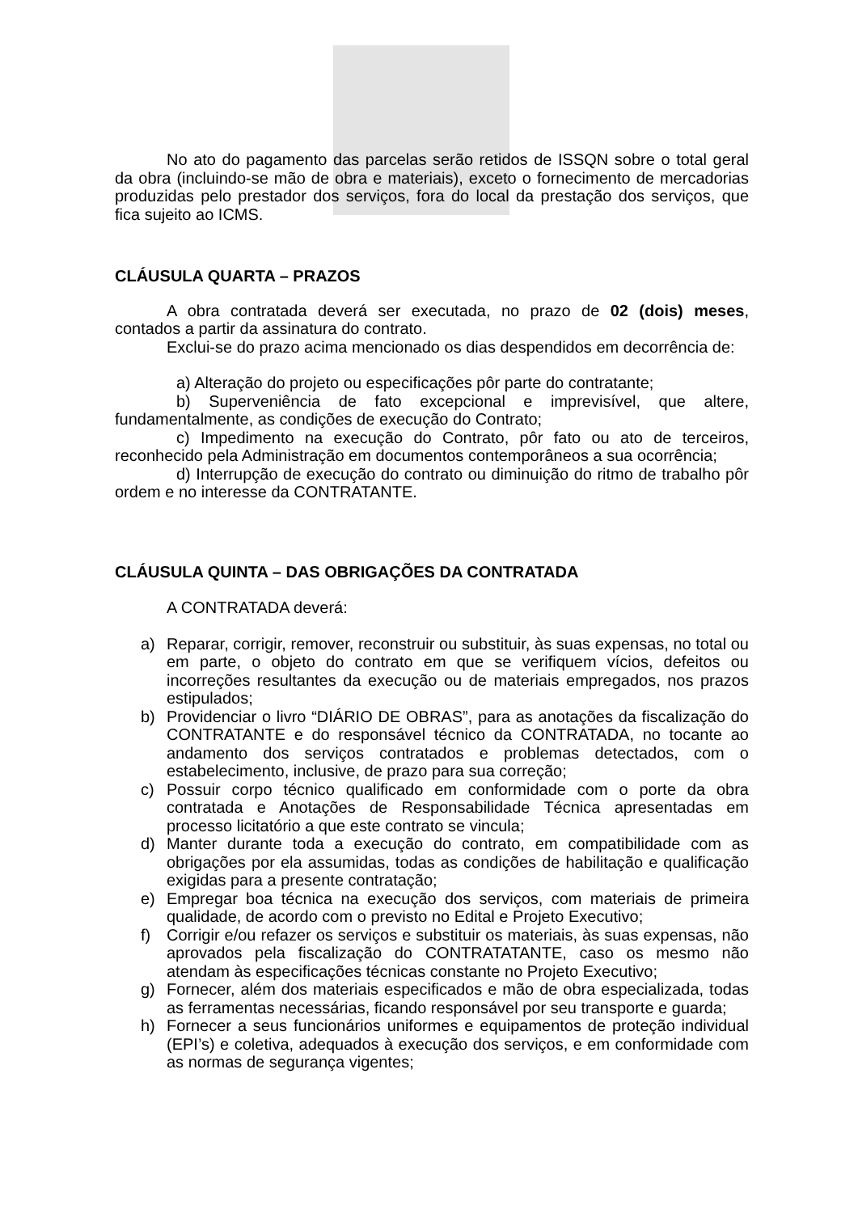No ato do pagamento das parcelas serão retidos de ISSQN sobre o total geral da obra (incluindo-se mão de obra e materiais), exceto o fornecimento de mercadorias produzidas pelo prestador dos serviços, fora do local da prestação dos serviços, que fica sujeito ao ICMS.
CLÁUSULA QUARTA – PRAZOS
A obra contratada deverá ser executada, no prazo de 02 (dois) meses, contados a partir da assinatura do contrato.
Exclui-se do prazo acima mencionado os dias despendidos em decorrência de:
a) Alteração do projeto ou especificações pôr parte do contratante;
b) Superveniência de fato excepcional e imprevisível, que altere, fundamentalmente, as condições de execução do Contrato;
c) Impedimento na execução do Contrato, pôr fato ou ato de terceiros, reconhecido pela Administração em documentos contemporâneos a sua ocorrência;
d) Interrupção de execução do contrato ou diminuição do ritmo de trabalho pôr ordem e no interesse da CONTRATANTE.
CLÁUSULA QUINTA – DAS OBRIGAÇÕES DA CONTRATADA
A CONTRATADA deverá:
a) Reparar, corrigir, remover, reconstruir ou substituir, às suas expensas, no total ou em parte, o objeto do contrato em que se verifiquem vícios, defeitos ou incorreções resultantes da execução ou de materiais empregados, nos prazos estipulados;
b) Providenciar o livro “DIÁRIO DE OBRAS”, para as anotações da fiscalização do CONTRATANTE e do responsável técnico da CONTRATADA, no tocante ao andamento dos serviços contratados e problemas detectados, com o estabelecimento, inclusive, de prazo para sua correção;
c) Possuir corpo técnico qualificado em conformidade com o porte da obra contratada e Anotações de Responsabilidade Técnica apresentadas em processo licitatório a que este contrato se vincula;
d) Manter durante toda a execução do contrato, em compatibilidade com as obrigações por ela assumidas, todas as condições de habilitação e qualificação exigidas para a presente contratação;
e) Empregar boa técnica na execução dos serviços, com materiais de primeira qualidade, de acordo com o previsto no Edital e Projeto Executivo;
f) Corrigir e/ou refazer os serviços e substituir os materiais, às suas expensas, não aprovados pela fiscalização do CONTRATATANTE, caso os mesmo não atendam às especificações técnicas constante no Projeto Executivo;
g) Fornecer, além dos materiais especificados e mão de obra especializada, todas as ferramentas necessárias, ficando responsável por seu transporte e guarda;
h) Fornecer a seus funcionários uniformes e equipamentos de proteção individual (EPI’s) e coletiva, adequados à execução dos serviços, e em conformidade com as normas de segurança vigentes;